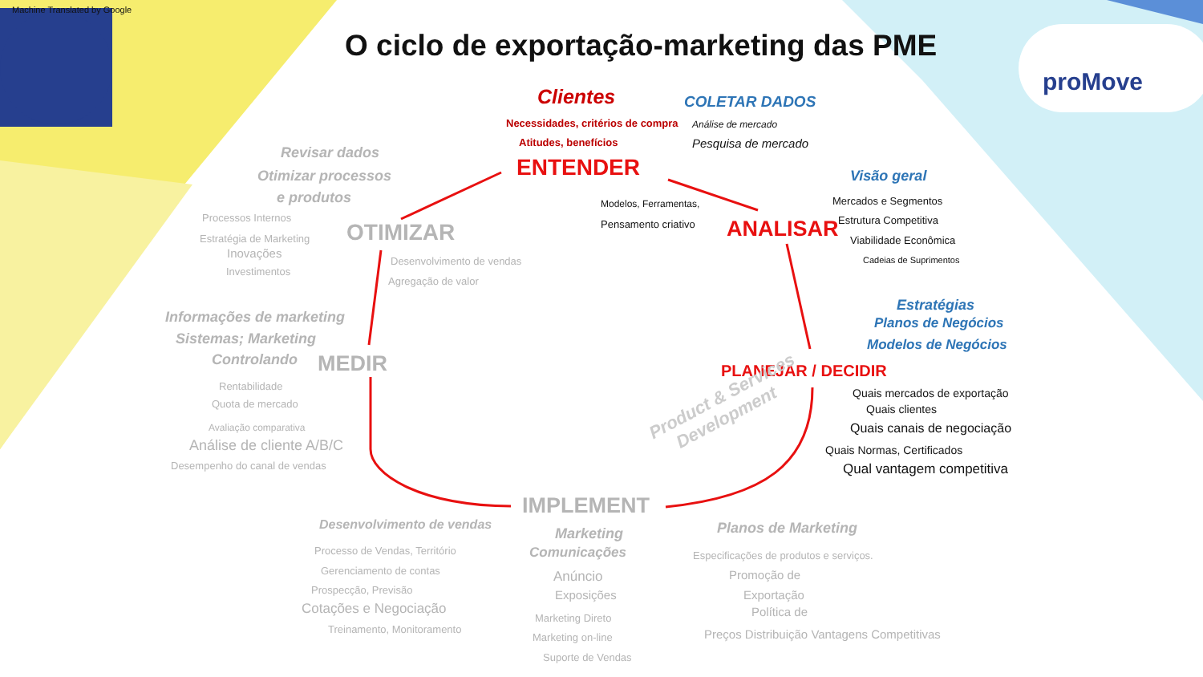Machine Translated by Google
proMove
O ciclo de exportação-marketing das PME
Clientes COLETAR DADOS
Necessidades, critérios de compra Análise de mercado
Atitudes, benefícios Pesquisa de mercado
ENTENDER
Revisar dados
Otimizar processos
e produtos
Visão geral
Modelos, Ferramentas,
Pensamento criativo
Mercados e Segmentos
Estrutura Competitiva
Viabilidade Econômica
Cadeias de Suprimentos
Processos Internos
Estratégia de Marketing
Inovações
Investimentos
OTIMIZAR ANALISAR
Desenvolvimento de vendas
Agregação de valor
Estratégias
Planos de Negócios
Modelos de Negócios
Informações de marketing
Sistemas; Marketing
Controlando MEDIR PLANEJAR / DECIDIR
Rentabilidade
Quota de mercado
Quais mercados de exportação
Quais clientes
Avaliação comparativa Quais canais de negociação
Análise de cliente A/B/C Quais Normas, Certificados
Desempenho do canal de vendas Qual vantagem competitiva
Product & Services
Development
IMPLEMENT
Desenvolvimento de vendas
Marketing
Comunicações
Planos de Marketing
Processo de Vendas, Território Especificações de produtos e serviços.
Gerenciamento de contas Anúncio Promoção de
Prospecção, Previsão Exposições Exportação
Cotações e Negociação Política de
Marketing Direto
Treinamento, Monitoramento Preços Distribuição Vantagens Competitivas
Marketing on-line
Suporte de Vendas